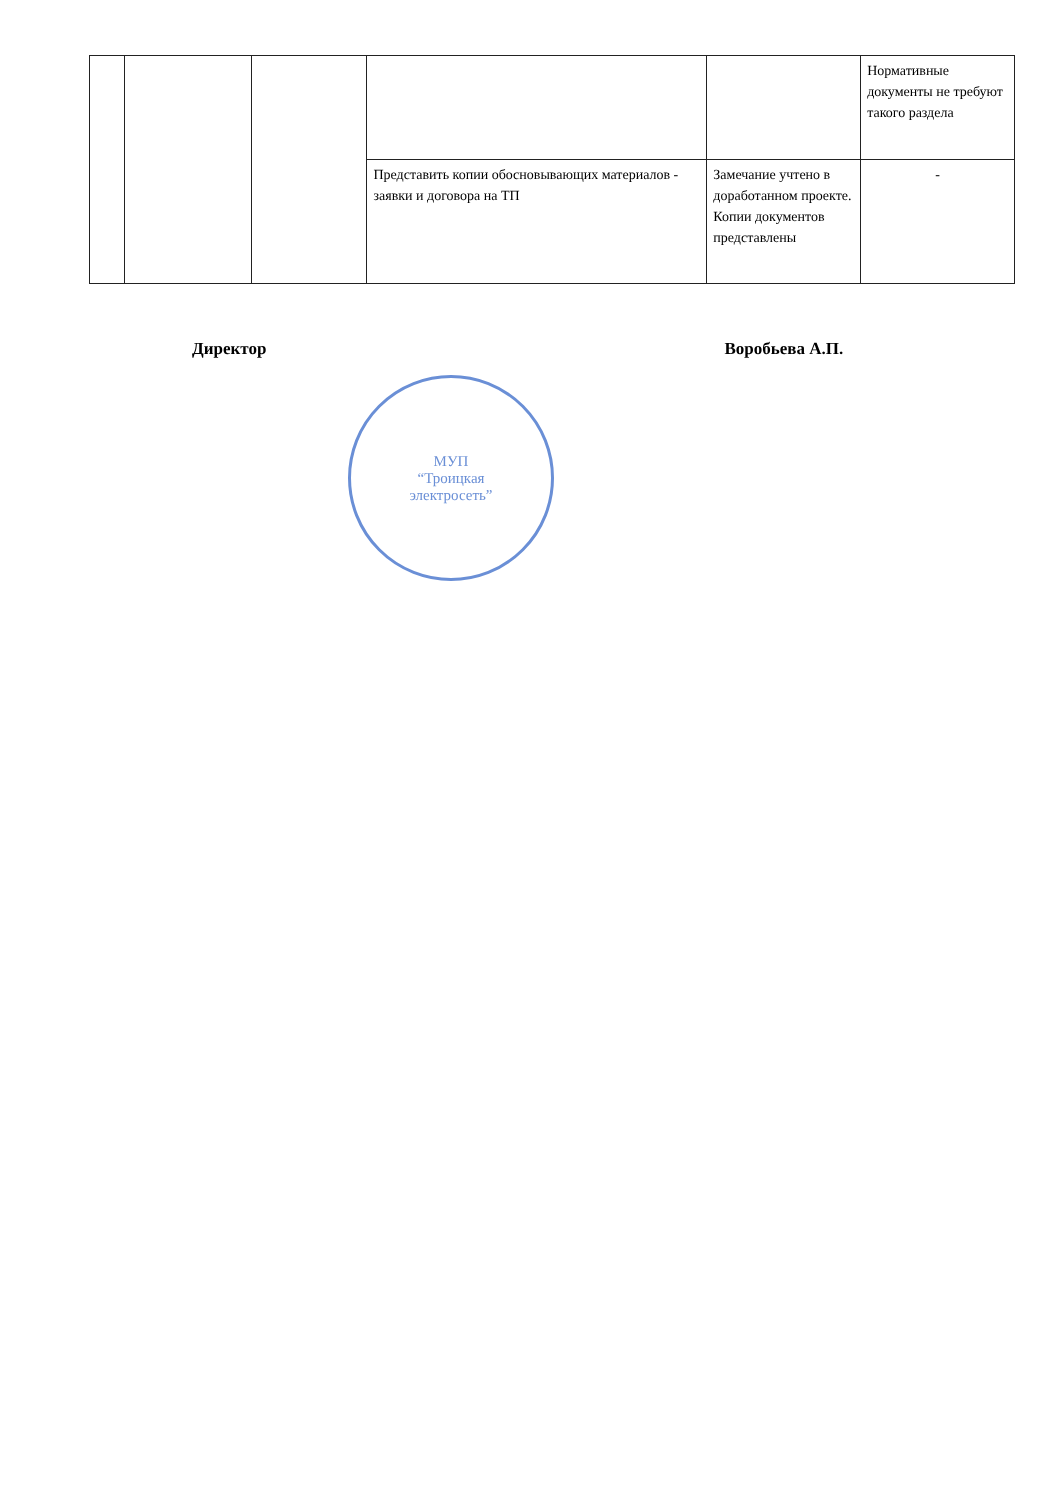| | | | | | Нормативные документы не требуют такого раздела |
| | | | Представить копии обосновывающих материалов - заявки и договора на ТП | Замечание учтено в доработанном проекте. Копии документов представлены | - |
Директор Воробьева А.П.
МУП
“Троицкая
электросеть”